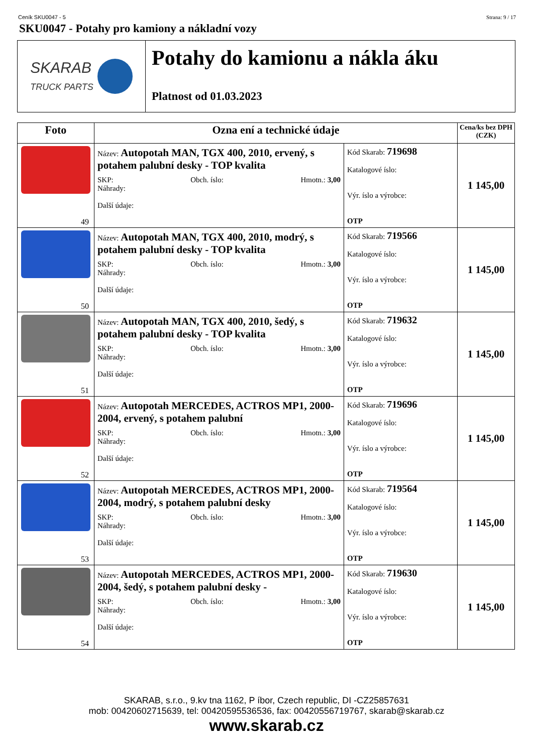Ceník SKU0047 - 5 Strana: 9 / 17
SKU0047 - Potahy pro kamiony a nákladní vozy
SKARAB
TRUCK PARTS
Potahy do kamionu a nákla áku
Platnost od 01.03.2023
| Foto | Ozna ení a technické údaje | | Cena/ks bez DPH (CZK) |
| --- | --- | --- | --- |
| 49 | Název: Autopotah MAN, TGX 400, 2010, ervený, s potahem palubní desky - TOP kvalita SKP: Obch. íslo: Hmotn.: 3,00 Náhrady: Další údaje: | Kód Skarab: 719698 Katalogové íslo: Výr. íslo a výrobce: OTP | 1 145,00 |
| 50 | Název: Autopotah MAN, TGX 400, 2010, modrý, s potahem palubní desky - TOP kvalita SKP: Obch. íslo: Hmotn.: 3,00 Náhrady: Další údaje: | Kód Skarab: 719566 Katalogové íslo: Výr. íslo a výrobce: OTP | 1 145,00 |
| 51 | Název: Autopotah MAN, TGX 400, 2010, šedý, s potahem palubní desky - TOP kvalita SKP: Obch. íslo: Hmotn.: 3,00 Náhrady: Další údaje: | Kód Skarab: 719632 Katalogové íslo: Výr. íslo a výrobce: OTP | 1 145,00 |
| 52 | Název: Autopotah MERCEDES, ACTROS MP1, 2000-2004, ervený, s potahem palubní SKP: Obch. íslo: Hmotn.: 3,00 Náhrady: Další údaje: | Kód Skarab: 719696 Katalogové íslo: Výr. íslo a výrobce: OTP | 1 145,00 |
| 53 | Název: Autopotah MERCEDES, ACTROS MP1, 2000-2004, modrý, s potahem palubní desky SKP: Obch. íslo: Hmotn.: 3,00 Náhrady: Další údaje: | Kód Skarab: 719564 Katalogové íslo: Výr. íslo a výrobce: OTP | 1 145,00 |
| 54 | Název: Autopotah MERCEDES, ACTROS MP1, 2000-2004, šedý, s potahem palubní desky - SKP: Obch. íslo: Hmotn.: 3,00 Náhrady: Další údaje: | Kód Skarab: 719630 Katalogové íslo: Výr. íslo a výrobce: OTP | 1 145,00 |
SKARAB, s.r.o., 9.kv tna 1162, P íbor, Czech republic, DI -CZ25857631
mob: 00420602715639, tel: 00420595536536, fax: 00420556719767, skarab@skarab.cz
www.skarab.cz